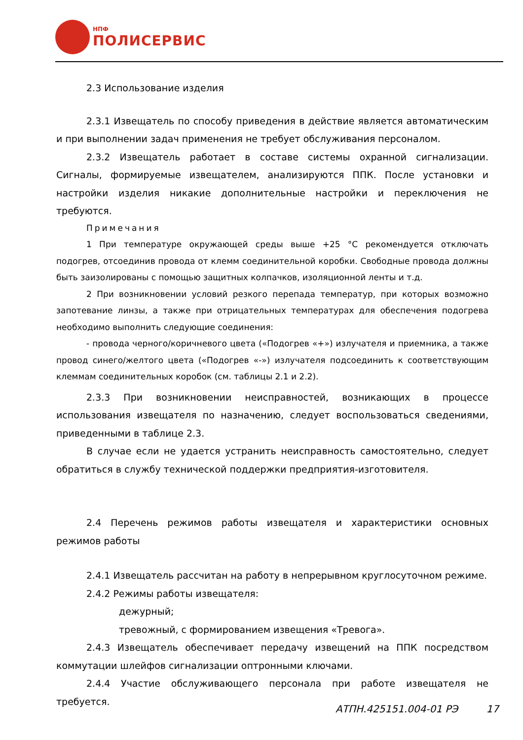НПФ
ПОЛИСЕРВИС
2.3 Использование изделия
2.3.1 Извещатель по способу приведения в действие является автоматическим и при выполнении задач применения не требует обслуживания персоналом.
2.3.2 Извещатель работает в составе системы охранной сигнализации. Сигналы, формируемые извещателем, анализируются ППК. После установки и настройки изделия никакие дополнительные настройки и переключения не требуются.
Примечания
1 При температуре окружающей среды выше +25 °С рекомендуется отключать подогрев, отсоединив провода от клемм соединительной коробки. Свободные провода должны быть заизолированы с помощью защитных колпачков, изоляционной ленты и т.д.
2 При возникновении условий резкого перепада температур, при которых возможно запотевание линзы, а также при отрицательных температурах для обеспечения подогрева необходимо выполнить следующие соединения:
- провода черного/коричневого цвета («Подогрев «+») излучателя и приемника, а также провод синего/желтого цвета («Подогрев «-») излучателя подсоединить к соответствующим клеммам соединительных коробок (см. таблицы 2.1 и 2.2).
2.3.3 При возникновении неисправностей, возникающих в процессе использования извещателя по назначению, следует воспользоваться сведениями, приведенными в таблице 2.3.
В случае если не удается устранить неисправность самостоятельно, следует обратиться в службу технической поддержки предприятия-изготовителя.
2.4 Перечень режимов работы извещателя и характеристики основных режимов работы
2.4.1 Извещатель рассчитан на работу в непрерывном круглосуточном режиме.
2.4.2 Режимы работы извещателя:
дежурный;
тревожный, с формированием извещения «Тревога».
2.4.3 Извещатель обеспечивает передачу извещений на ППК посредством коммутации шлейфов сигнализации оптронными ключами.
2.4.4 Участие обслуживающего персонала при работе извещателя не требуется.
АТПН.425151.004-01 РЭ 17